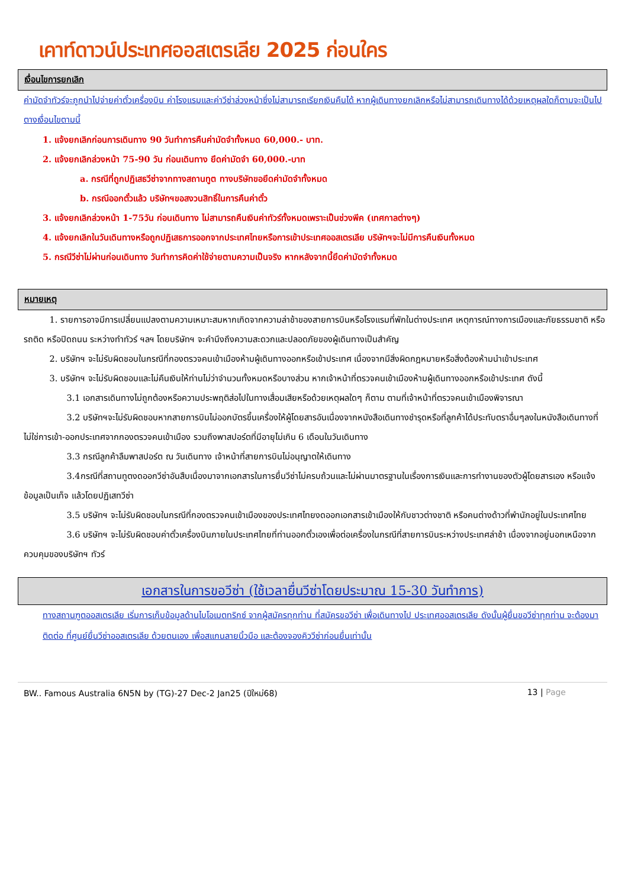เคาท์ดาวน์ประเทศออสเตรเลีย 2025 ก่อนใคร
เงื่อนไขการยกเลิก
ค่ามัดจำทัวร์จะถูกนำไปจ่ายค่าตั๋วเครื่องบิน ค่าโรงแรมและค่าวีซ่าล่วงหน้าซึ่งไม่สามารถเรียกเงินคืนได้ หากผู้เดินทางยกเลิกหรือไม่สามารถเดินทางได้ด้วยเหตุผลใดก็ตามจะเป็นไปตางเงื่อนไขตามนี้
1. แจ้งยกเลิกก่อนการเดินทาง 90 วันทำการคืนค่ามัดจำทั้งหมด 60,000.- บาท.
2. แจ้งยกเลิกล่วงหน้า 75-90 วัน ก่อนเดินทาง ยึดค่ามัดจำ 60,000.-บาท
a. กรณีที่ถูกปฏิเสธวีซ่าจากทางสถานทูต ทางบริษัทขอยึดค่ามัดจำทั้งหมด
b. กรณีออกตั๋วแล้ว บริษัทฯขอสงวนสิทธิ์ในการคืนค่าตั๋ว
3. แจ้งยกเลิกล่วงหน้า 1-75วัน ก่อนเดินทาง ไม่สามารถคืนเงินค่าทัวร์ทั้งหมดเพราะเป็นช่วงพีค (เทศกาลต่างๆ)
4. แจ้งยกเลิกในวันเดินทางหรือถูกปฏิเสธการออกจากประเทศไทยหรือการเข้าประเทศออสเตรเลีย บริษัทฯจะไม่มีการคืนเงินทั้งหมด
5. กรณีวีซ่าไม่ผ่านก่อนเดินทาง วันทำการคิดค่าใช้จ่ายตามความเป็นจริง หากหลังจากนี้ยึดค่ามัดจำทั้งหมด
หมายเหตุ
   1. รายการอาจมีการเปลี่ยนแปลงตามความเหมาะสมหากเกิดจากความล่าช้าของสายการบินหรือโรงแรมที่พักในต่างประเทศ เหตุการณ์ทางการเมืองและภัยธรรมชาติ หรือรถติด หรือปิดถนน ระหว่างทำทัวร์ ฯลฯ โดยบริษัทฯ จะคำนึงถึงความสะดวกและปลอดภัยของผู้เดินทางเป็นสำคัญ
   2. บริษัทฯ จะไม่รับผิดชอบในกรณีที่กองตรวจคนเข้าเมืองห้ามผู้เดินทางออกหรือเข้าประเทศ เนื่องจากมีสิ่งผิดกฎหมายหรือสิ่งต้องห้ามนำเข้าประเทศ
   3. บริษัทฯ จะไม่รับผิดชอบและไม่คืนเงินให้ท่านไม่ว่าจำนวนทั้งหมดหรือบางส่วน หากเจ้าหน้าที่ตรวจคนเข้าเมืองห้ามผู้เดินทางออกหรือเข้าประเทศ ดังนี้
     3.1 เอกสารเดินทางไม่ถูกต้องหรือความประพฤติส่อไปในทางเสื่อมเสียหรือด้วยเหตุผลใดๆ ก็ตาม ตามที่เจ้าหน้าที่ตรวจคนเข้าเมืองพิจารณา
     3.2 บริษัทฯจะไม่รับผิดชอบหากสายการบินไม่ออกบัตรขึ้นเครื่องให้ผู้โดยสารอันเนื่องจากหนังสือเดินทางชำรุดหรือที่ลูกค้าได้ประทับตราอื่นๆลงในหนังสือเดินทางที่ไม่ใช่การเข้า-ออกประเทศจากกองตรวจคนเข้าเมือง รวมถึงพาสปอร์ตที่มีอายุไม่เกิน 6 เดือนในวันเดินทาง
     3.3 กรณีลูกค้าลืมพาสปอร์ต ณ วันเดินทาง เจ้าหน้าที่สายการบินไม่อนุญาตให้เดินทาง
     3.4กรณีที่สถานทูตงดออกวีซ่าอันสืบเนื่องมาจากเอกสารในการยื่นวีซ่าไม่ครบถ้วนและไม่ผ่านมาตรฐานในเรื่องการเงินและการทำงานของตัวผู้โดยสารเอง หรือแจ้งข้อมูลเป็นเท็จ แล้วโดยปฏิเสทวีซ่า
     3.5 บริษัทฯ จะไม่รับผิดชอบในกรณีที่กองตรวจคนเข้าเมืองของประเทศไทยงดออกเอกสารเข้าเมืองให้กับชาวต่างชาติ หรือคนต่างด้าวที่พำนักอยู่ในประเทศไทย
     3.6 บริษัทฯ จะไม่รับผิดชอบค่าตั๋วเครื่องบินภายในประเทศไทยที่ท่านออกตั๋วเองเพื่อต่อเครื่องในกรณีที่สายการบินระหว่างประเทศล่าช้า เนื่องจากอยู่นอกเหนือจากควบคุมของบริษัทฯ ทัวร์
เอกสารในการขอวีซ่า (ใช้เวลายื่นวีซ่าโดยประมาณ 15-30 วันทำการ)
ทางสถานฑูตออสเตรเลีย เริ่มการเก็บข้อมูลด้านไบโอเมตทริกซ์ จากผู้สมัครทุกท่าน ที่สมัครขอวีซ่า เพื่อเดินทางไป ประเทศออสเตรเลีย ดังนั้นผู้ยื่นขอวีซ่าทุกท่าน จะต้องมาติดต่อ ที่ศูนย์ยื่นวีซ่าออสเตรเลีย ด้วยตนเอง เพื่อสแกนลายนิ้วมือ และต้องจองคิววีซ่าก่อนยื่นเท่านั้น
BW.. Famous Australia 6N5N by (TG)-27 Dec-2 Jan25 (ปีใหม่68) 13 | Page